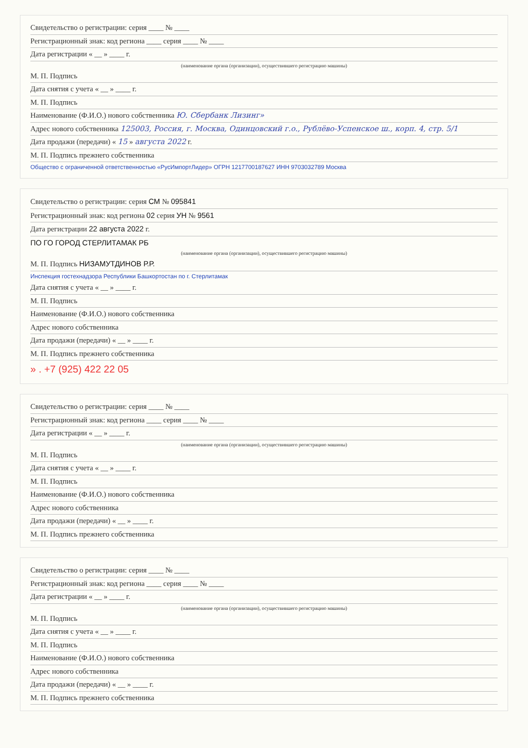Свидетельство о регистрации: серия ____ № ____
Регистрационный знак: код региона ____ серия ____ № ____
Дата регистрации « __ » ____ г.
(наименование органа (организации), осуществившего регистрацию машины)
М. П. Подпись
Дата снятия с учета « __ » ____ г.
М. П. Подпись
Наименование (Ф.И.О.) нового собственника Ю. Сбербанк Лизинг»
Адрес нового собственника 125003, Россия, г. Москва, Одинцовский г.о., Рублёво-Успенское ш., корп. 4, стр. 5/1
Дата продажи (передачи) « 15 » августа 2022 г.
М. П. Подпись прежнего собственника
Общество с ограниченной ответственностью «РусИмпортЛидер» ОГРН 1217700187627 ИНН 9703032789 Москва
Свидетельство о регистрации: серия СМ № 095841
Регистрационный знак: код региона 02 серия УН № 9561
Дата регистрации 22 августа 2022 г.
ПО ГО ГОРОД СТЕРЛИТАМАК РБ
(наименование органа (организации), осуществившего регистрацию машины)
М. П. Подпись НИЗАМУТДИНОВ Р.Р.
Инспекция гостехнадзора Республики Башкортостан по г. Стерлитамак
Дата снятия с учета « __ » ____ г.
М. П. Подпись
Наименование (Ф.И.О.) нового собственника
Адрес нового собственника
Дата продажи (передачи) « __ » ____ г.
М. П. Подпись прежнего собственника
» . +7 (925) 422 22 05
Свидетельство о регистрации: серия ____ № ____
Регистрационный знак: код региона ____ серия ____ № ____
Дата регистрации « __ » ____ г.
(наименование органа (организации), осуществившего регистрацию машины)
М. П. Подпись
Дата снятия с учета « __ » ____ г.
М. П. Подпись
Наименование (Ф.И.О.) нового собственника
Адрес нового собственника
Дата продажи (передачи) « __ » ____ г.
М. П. Подпись прежнего собственника
Свидетельство о регистрации: серия ____ № ____
Регистрационный знак: код региона ____ серия ____ № ____
Дата регистрации « __ » ____ г.
(наименование органа (организации), осуществившего регистрацию машины)
М. П. Подпись
Дата снятия с учета « __ » ____ г.
М. П. Подпись
Наименование (Ф.И.О.) нового собственника
Адрес нового собственника
Дата продажи (передачи) « __ » ____ г.
М. П. Подпись прежнего собственника